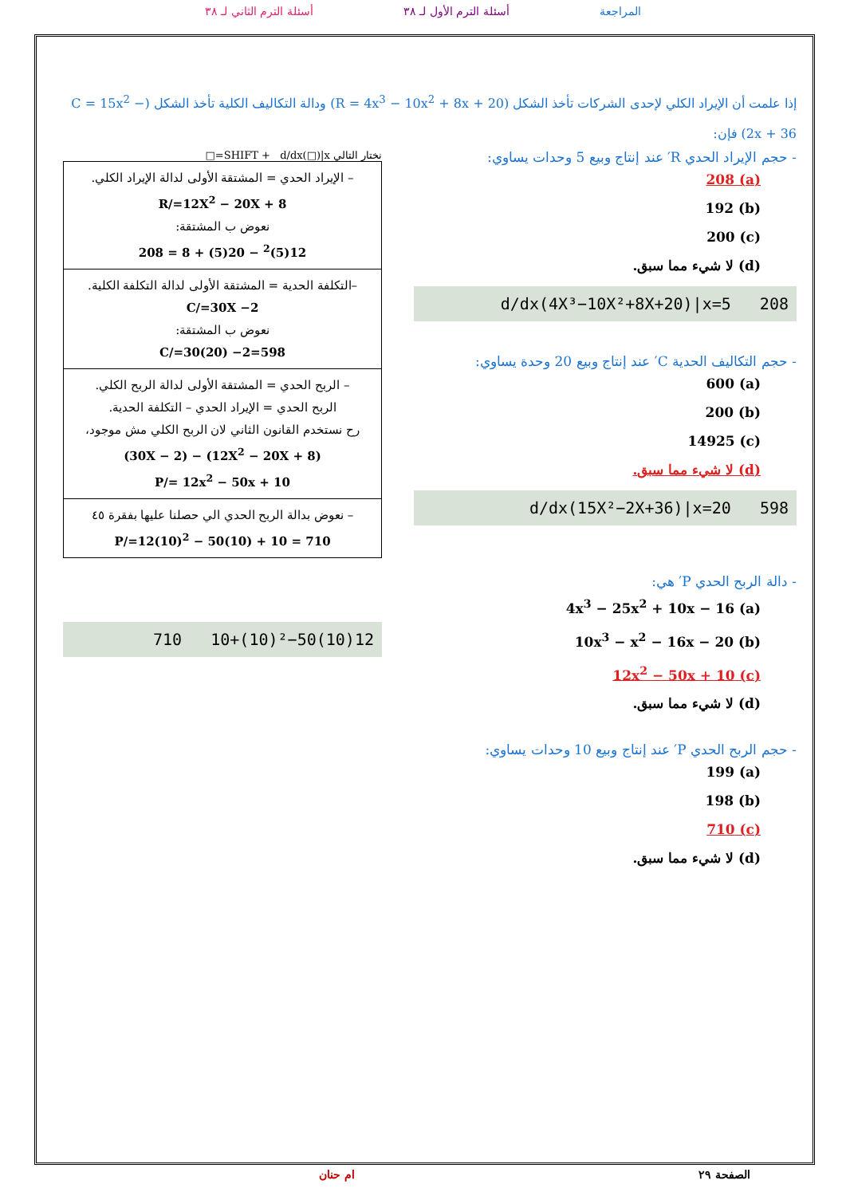المراجعة أسئلة الترم الأول لـ ٣٨ أسئلة الترم الثاني لـ ٣٨
إذا علمت أن الإيراد الكلي لإحدى الشركات تأخذ الشكل (R = 4x<sup>3</sup> − 10x<sup>2</sup> + 8x + 20) ودالة التكاليف الكلية تأخذ الشكل (C = 15x<sup>2</sup> − 2x + 36) فإن:
- حجم الإيراد الحدي R′ عند إنتاج وبيع 5 وحدات يساوي:
(a) 208
(b) 192
(c) 200
(d) لا شيء مما سبق.
d/dx(4X³−10X²+8X+20)|x=5 208
- حجم التكاليف الحدية C′ عند إنتاج وبيع 20 وحدة يساوي:
(a) 600
(b) 200
(c) 14925
(d) لا شيء مما سبق.
d/dx(15X²−2X+36)|x=20 598
- دالة الربح الحدي P′ هي:
(a) 4x<sup>3</sup> − 25x<sup>2</sup> + 10x − 16
(b) 10x<sup>3</sup> − x<sup>2</sup> − 16x − 20
(c) 12x<sup>2</sup> − 50x + 10
(d) لا شيء مما سبق.
- حجم الربح الحدي P′ عند إنتاج وبيع 10 وحدات يساوي:
(a) 199
(b) 198
(c) 710
(d) لا شيء مما سبق.
نختار التالي SHIFT + d/dx(□)|x=□
| – الإيراد الحدي = المشتقة الأولى لدالة الإيراد الكلي. R/=12X<sup>2</sup> − 20X + 8 نعوض ب المشتقة: 12(5)<sup>2</sup> − 20(5) + 8 = 208 |
| –التكلفة الحدية = المشتقة الأولى لدالة التكلفة الكلية. C/=30X −2 نعوض ب المشتقة: C/=30(20) −2=598 |
| – الربح الحدي = المشتقة الأولى لدالة الربح الكلي. الربح الحدي = الإيراد الحدي – التكلفة الحدية. رح نستخدم القانون الثاني لان الربح الكلي مش موجود، (12X<sup>2</sup> − 20X + 8) − (30X − 2) P/= 12x<sup>2</sup> − 50x + 10 |
| – نعوض بدالة الربح الحدي الي حصلنا عليها بفقرة ٤٥ P/=12(10)<sup>2</sup> − 50(10) + 10 = 710 |
12(10)²−50(10)+10 710
الصفحة ٢٩ ام حنان